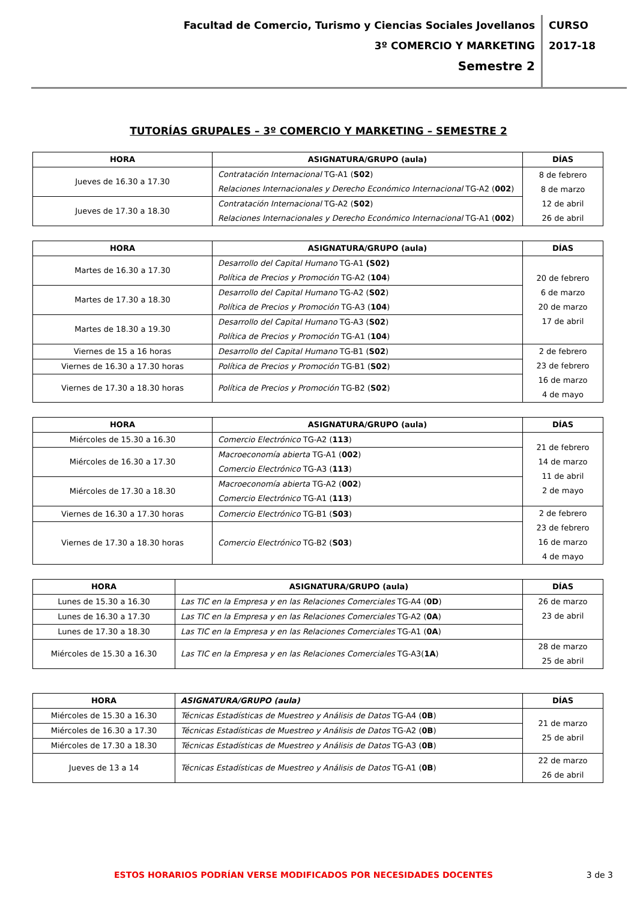Facultad de Comercio, Turismo y Ciencias Sociales Jovellanos
3º COMERCIO Y MARKETING
Semestre 2
CURSO
2017-18
TUTORÍAS GRUPALES – 3º COMERCIO Y MARKETING – SEMESTRE 2
| HORA | ASIGNATURA/GRUPO (aula) | DÍAS |
| --- | --- | --- |
| Jueves de 16.30 a 17.30 | Contratación Internacional TG-A1 ( S02 ) Relaciones Internacionales y Derecho Económico Internacional TG-A2 ( 002 ) | 8 de febrero 8 de marzo 12 de abril 26 de abril |
| Jueves de 17.30 a 18.30 | Contratación Internacional TG-A2 ( S02 ) Relaciones Internacionales y Derecho Económico Internacional TG-A1 ( 002 ) | |
| HORA | ASIGNATURA/GRUPO (aula) | DÍAS |
| --- | --- | --- |
| Martes de 16.30 a 17.30 | Desarrollo del Capital Humano TG-A1 (S02) Política de Precios y Promoción TG-A2 ( 104 ) | 20 de febrero 6 de marzo 20 de marzo 17 de abril |
| Martes de 17.30 a 18.30 | Desarrollo del Capital Humano TG-A2 ( S02 ) Política de Precios y Promoción TG-A3 ( 104 ) | |
| Martes de 18.30 a 19.30 | Desarrollo del Capital Humano TG-A3 ( S02 ) Política de Precios y Promoción TG-A1 ( 104 ) | |
| Viernes de 15 a 16 horas | Desarrollo del Capital Humano TG-B1 ( S02 ) | 2 de febrero 23 de febrero 16 de marzo 4 de mayo |
| Viernes de 16.30 a 17.30 horas | Política de Precios y Promoción TG-B1 ( S02 ) | |
| Viernes de 17.30 a 18.30 horas | Política de Precios y Promoción TG-B2 ( S02 ) | |
| HORA | ASIGNATURA/GRUPO (aula) | DÍAS |
| --- | --- | --- |
| Miércoles de 15.30 a 16.30 | Comercio Electrónico TG-A2 ( 113 ) | 21 de febrero 14 de marzo 11 de abril 2 de mayo |
| Miércoles de 16.30 a 17.30 | Macroeconomía abierta TG-A1 ( 002 ) Comercio Electrónico TG-A3 ( 113 ) | |
| Miércoles de 17.30 a 18.30 | Macroeconomía abierta TG-A2 ( 002 ) Comercio Electrónico TG-A1 ( 113 ) | |
| Viernes de 16.30 a 17.30 horas | Comercio Electrónico TG-B1 ( S03 ) | 2 de febrero 23 de febrero 16 de marzo 4 de mayo |
| Viernes de 17.30 a 18.30 horas | Comercio Electrónico TG-B2 ( S03 ) | |
| HORA | ASIGNATURA/GRUPO (aula) | DÍAS |
| --- | --- | --- |
| Lunes de 15.30 a 16.30 | Las TIC en la Empresa y en las Relaciones Comerciales TG-A4 ( 0D ) | 26 de marzo 23 de abril |
| Lunes de 16.30 a 17.30 | Las TIC en la Empresa y en las Relaciones Comerciales TG-A2 ( 0A ) | |
| Lunes de 17.30 a 18.30 | Las TIC en la Empresa y en las Relaciones Comerciales TG-A1 ( 0A ) | |
| Miércoles de 15.30 a 16.30 | Las TIC en la Empresa y en las Relaciones Comerciales TG-A3( 1A ) | 28 de marzo 25 de abril |
| HORA | ASIGNATURA/GRUPO (aula) | DÍAS |
| --- | --- | --- |
| Miércoles de 15.30 a 16.30 | Técnicas Estadísticas de Muestreo y Análisis de Datos TG-A4 ( 0B ) | 21 de marzo 25 de abril |
| Miércoles de 16.30 a 17.30 | Técnicas Estadísticas de Muestreo y Análisis de Datos TG-A2 ( 0B ) | |
| Miércoles de 17.30 a 18.30 | Técnicas Estadísticas de Muestreo y Análisis de Datos TG-A3 ( 0B ) | |
| Jueves de 13 a 14 | Técnicas Estadísticas de Muestreo y Análisis de Datos TG-A1 ( 0B ) | 22 de marzo 26 de abril |
ESTOS HORARIOS PODRÍAN VERSE MODIFICADOS POR NECESIDADES DOCENTES 3 de 3